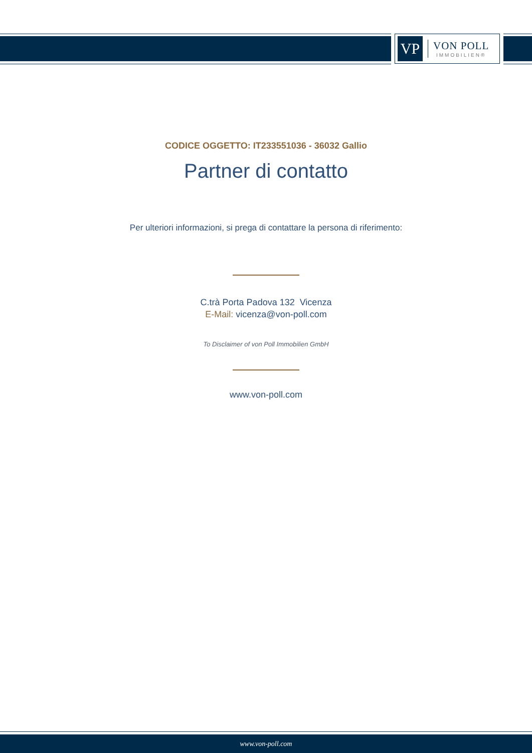VP
VON POLL
IMMOBILIEN®
CODICE OGGETTO: IT233551036 - 36032 Gallio
Partner di contatto
Per ulteriori informazioni, si prega di contattare la persona di riferimento:
C.trà Porta Padova 132 Vicenza
E-Mail: vicenza@von-poll.com
To Disclaimer of von Poll Immobilien GmbH
www.von-poll.com
www.von-poll.com